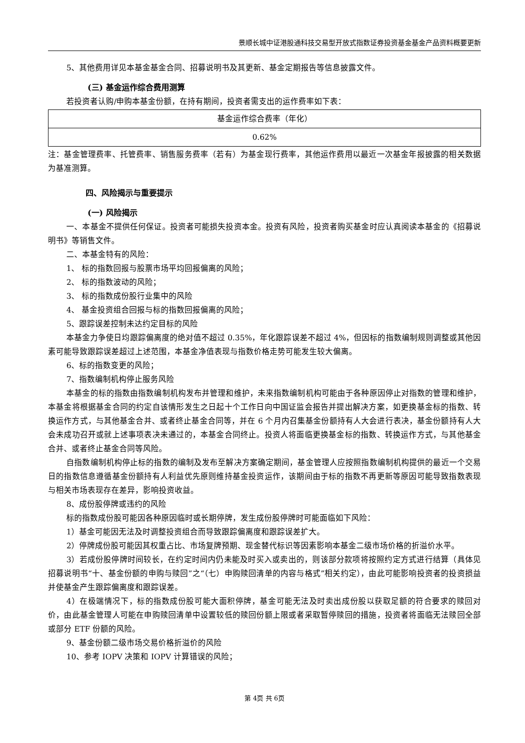景顺长城中证港股通科技交易型开放式指数证券投资基金基金产品资料概要更新
5、其他费用详见本基金基金合同、招募说明书及其更新、基金定期报告等信息披露文件。
(三) 基金运作综合费用测算
若投资者认购/申购本基金份额，在持有期间，投资者需支出的运作费率如下表：
| 基金运作综合费率（年化） |
| 0.62% |
注：基金管理费率、托管费率、销售服务费率（若有）为基金现行费率，其他运作费用以最近一次基金年报披露的相关数据为基准测算。
四、风险揭示与重要提示
(一) 风险揭示
一、本基金不提供任何保证。投资者可能损失投资本金。投资有风险，投资者购买基金时应认真阅读本基金的《招募说明书》等销售文件。
二、本基金特有的风险：
1、 标的指数回报与股票市场平均回报偏离的风险；
2、 标的指数波动的风险；
3、 标的指数成份股行业集中的风险
4、 基金投资组合回报与标的指数回报偏离的风险；
5、跟踪误差控制未达约定目标的风险
本基金力争使日均跟踪偏离度的绝对值不超过 0.35%，年化跟踪误差不超过 4%，但因标的指数编制规则调整或其他因素可能导致跟踪误差超过上述范围，本基金净值表现与指数价格走势可能发生较大偏离。
6、标的指数变更的风险；
7、指数编制机构停止服务风险
本基金的标的指数由指数编制机构发布并管理和维护，未来指数编制机构可能由于各种原因停止对指数的管理和维护，本基金将根据基金合同的约定自该情形发生之日起十个工作日向中国证监会报告并提出解决方案，如更换基金标的指数、转换运作方式，与其他基金合并、或者终止基金合同等，并在 6 个月内召集基金份额持有人大会进行表决，基金份额持有人大会未成功召开或就上述事项表决未通过的，本基金合同终止。投资人将面临更换基金标的指数、转换运作方式，与其他基金合并、或者终止基金合同等风险。
自指数编制机构停止标的指数的编制及发布至解决方案确定期间，基金管理人应按照指数编制机构提供的最近一个交易日的指数信息遵循基金份额持有人利益优先原则维持基金投资运作，该期间由于标的指数不再更新等原因可能导致指数表现与相关市场表现存在差异，影响投资收益。
8、成份股停牌或违约的风险
标的指数成份股可能因各种原因临时或长期停牌，发生成份股停牌时可能面临如下风险：
1）基金可能因无法及时调整投资组合而导致跟踪偏离度和跟踪误差扩大。
2）停牌成份股可能因其权重占比、市场复牌预期、现金替代标识等因素影响本基金二级市场价格的折溢价水平。
3）若成份股停牌时间较长，在约定时间内仍未能及时买入或卖出的，则该部分款项将按照约定方式进行结算（具体见招募说明书“十、基金份额的申购与赎回”之“（七）申购赎回清单的内容与格式”相关约定），由此可能影响投资者的投资损益并使基金产生跟踪偏离度和跟踪误差。
4）在极端情况下，标的指数成份股可能大面积停牌，基金可能无法及时卖出成份股以获取足额的符合要求的赎回对价，由此基金管理人可能在申购赎回清单中设置较低的赎回份额上限或者采取暂停赎回的措施，投资者将面临无法赎回全部或部分 ETF 份额的风险。
9、基金份额二级市场交易价格折溢价的风险
10、参考 IOPV 决策和 IOPV 计算错误的风险；
第 4页 共 6页